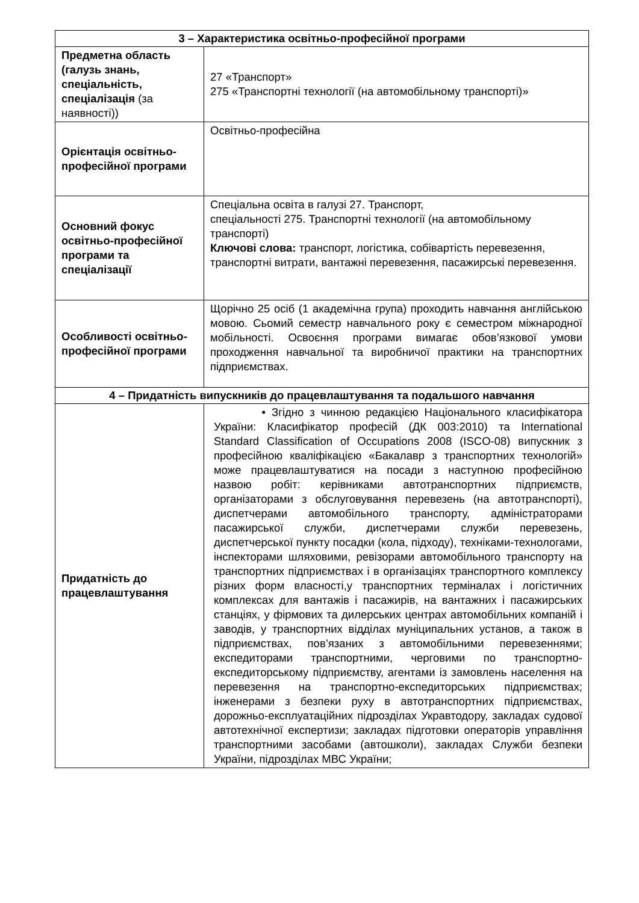| 3 – Характеристика освітньо-професійної програми | |
| --- | --- |
| Предметна область (галузь знань, спеціальність, спеціалізація (за наявності)) | 27 «Транспорт» 275 «Транспортні технології (на автомобільному транспорті)» |
| Орієнтація освітньо-професійної програми | Освітньо-професійна |
| Основний фокус освітньо-професійної програми та спеціалізації | Спеціальна освіта в галузі 27. Транспорт, спеціальності 275. Транспортні технології (на автомобільному транспорті) Ключові слова: транспорт, логістика, собівартість перевезення, транспортні витрати, вантажні перевезення, пасажирські перевезення. |
| Особливості освітньо-професійної програми | Щорічно 25 осіб (1 академічна група) проходить навчання англійською мовою. Сьомий семестр навчального року є семестром міжнародної мобільності. Освоєння програми вимагає обов’язкової умови проходження навчальної та виробничої практики на транспортних підприємствах. |
| 4 – Придатність випускників до працевлаштування та подальшого навчання | |
| Придатність до працевлаштування | • Згідно з чинною редакцією Національного класифікатора України: Класифікатор професій (ДК 003:2010) та International Standard Classification of Occupations 2008 (ISCO-08) випускник з професійною кваліфікацією «Бакалавр з транспортних технологій» може працевлаштуватися на посади з наступною професійною назвою робіт: керівниками автотранспортних підприємств, організаторами з обслуговування перевезень (на автотранспорті), диспетчерами автомобільного транспорту, адміністраторами пасажирської служби, диспетчерами служби перевезень, диспетчерської пункту посадки (кола, підходу), техніками-технологами, інспекторами шляховими, ревізорами автомобільного транспорту на транспортних підприємствах і в організаціях транспортного комплексу різних форм власності,у транспортних терміналах і логістичних комплексах для вантажів і пасажирів, на вантажних і пасажирських станціях, у фірмових та дилерських центрах автомобільних компаній і заводів, у транспортних відділах муніципальних установ, а також в підприємствах, пов’язаних з автомобільними перевезеннями; експедиторами транспортними, черговими по транспортно-експедиторському підприємству, агентами із замовлень населення на перевезення на транспортно-експедиторських підприємствах; інженерами з безпеки руху в автотранспортних підприємствах, дорожньо-експлуатаційних підрозділах Укравтодору, закладах судової автотехнічної експертизи; закладах підготовки операторів управління транспортними засобами (автошколи), закладах Служби безпеки України, підрозділах МВС України; |